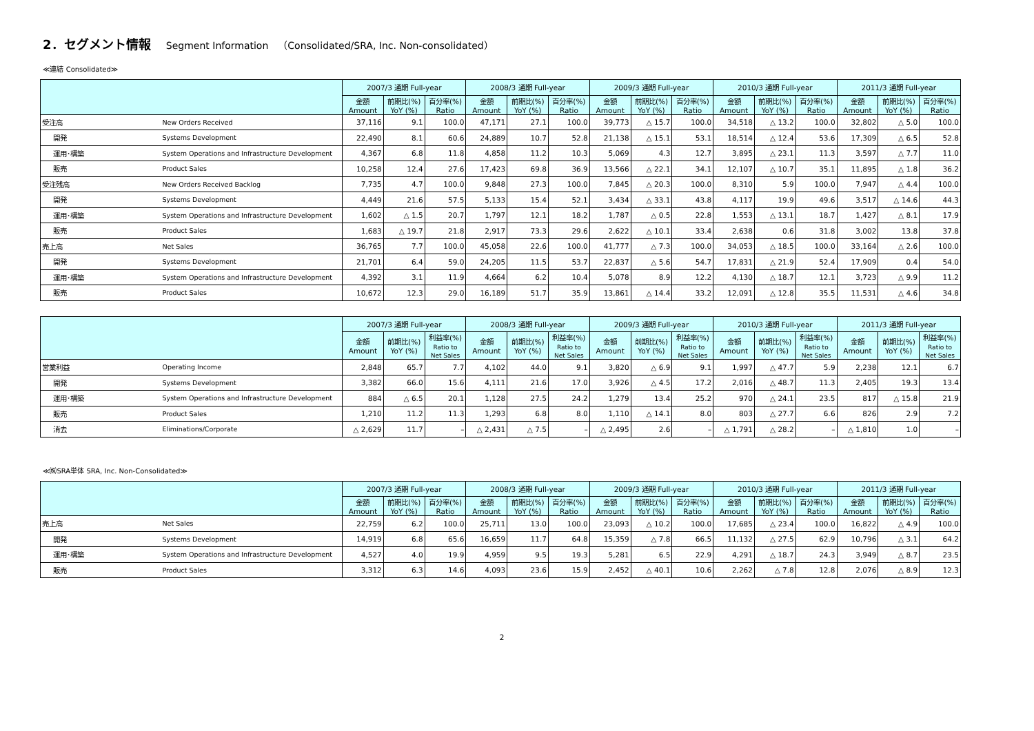2．セグメント情報 Segment Information　（Consolidated/SRA, Inc. Non-consolidated）
≪連結 Consolidated≫
| | | 2007/3 通期 Full-year | | | 2008/3 通期 Full-year | | | 2009/3 通期 Full-year | | | 2010/3 通期 Full-year | | | 2011/3 通期 Full-year | | |
| --- | --- | --- | --- | --- | --- | --- | --- | --- | --- | --- | --- | --- | --- | --- | --- | --- |
| | | 金額 Amount | 前期比(%) YoY (%) | 百分率(%) Ratio | 金額 Amount | 前期比(%) YoY (%) | 百分率(%) Ratio | 金額 Amount | 前期比(%) YoY (%) | 百分率(%) Ratio | 金額 Amount | 前期比(%) YoY (%) | 百分率(%) Ratio | 金額 Amount | 前期比(%) YoY (%) | 百分率(%) Ratio |
| 受注高 | New Orders Received | 37,116 | 9.1 | 100.0 | 47,171 | 27.1 | 100.0 | 39,773 | △ 15.7 | 100.0 | 34,518 | △ 13.2 | 100.0 | 32,802 | △ 5.0 | 100.0 |
| 開発 | Systems Development | 22,490 | 8.1 | 60.6 | 24,889 | 10.7 | 52.8 | 21,138 | △ 15.1 | 53.1 | 18,514 | △ 12.4 | 53.6 | 17,309 | △ 6.5 | 52.8 |
| 運用･構築 | System Operations and Infrastructure Development | 4,367 | 6.8 | 11.8 | 4,858 | 11.2 | 10.3 | 5,069 | 4.3 | 12.7 | 3,895 | △ 23.1 | 11.3 | 3,597 | △ 7.7 | 11.0 |
| 販売 | Product Sales | 10,258 | 12.4 | 27.6 | 17,423 | 69.8 | 36.9 | 13,566 | △ 22.1 | 34.1 | 12,107 | △ 10.7 | 35.1 | 11,895 | △ 1.8 | 36.2 |
| 受注残高 | New Orders Received Backlog | 7,735 | 4.7 | 100.0 | 9,848 | 27.3 | 100.0 | 7,845 | △ 20.3 | 100.0 | 8,310 | 5.9 | 100.0 | 7,947 | △ 4.4 | 100.0 |
| 開発 | Systems Development | 4,449 | 21.6 | 57.5 | 5,133 | 15.4 | 52.1 | 3,434 | △ 33.1 | 43.8 | 4,117 | 19.9 | 49.6 | 3,517 | △ 14.6 | 44.3 |
| 運用･構築 | System Operations and Infrastructure Development | 1,602 | △ 1.5 | 20.7 | 1,797 | 12.1 | 18.2 | 1,787 | △ 0.5 | 22.8 | 1,553 | △ 13.1 | 18.7 | 1,427 | △ 8.1 | 17.9 |
| 販売 | Product Sales | 1,683 | △ 19.7 | 21.8 | 2,917 | 73.3 | 29.6 | 2,622 | △ 10.1 | 33.4 | 2,638 | 0.6 | 31.8 | 3,002 | 13.8 | 37.8 |
| 売上高 | Net Sales | 36,765 | 7.7 | 100.0 | 45,058 | 22.6 | 100.0 | 41,777 | △ 7.3 | 100.0 | 34,053 | △ 18.5 | 100.0 | 33,164 | △ 2.6 | 100.0 |
| 開発 | Systems Development | 21,701 | 6.4 | 59.0 | 24,205 | 11.5 | 53.7 | 22,837 | △ 5.6 | 54.7 | 17,831 | △ 21.9 | 52.4 | 17,909 | 0.4 | 54.0 |
| 運用･構築 | System Operations and Infrastructure Development | 4,392 | 3.1 | 11.9 | 4,664 | 6.2 | 10.4 | 5,078 | 8.9 | 12.2 | 4,130 | △ 18.7 | 12.1 | 3,723 | △ 9.9 | 11.2 |
| 販売 | Product Sales | 10,672 | 12.3 | 29.0 | 16,189 | 51.7 | 35.9 | 13,861 | △ 14.4 | 33.2 | 12,091 | △ 12.8 | 35.5 | 11,531 | △ 4.6 | 34.8 |
| | | 2007/3 通期 Full-year | | | 2008/3 通期 Full-year | | | 2009/3 通期 Full-year | | | 2010/3 通期 Full-year | | | 2011/3 通期 Full-year | | |
| --- | --- | --- | --- | --- | --- | --- | --- | --- | --- | --- | --- | --- | --- | --- | --- | --- |
| | | 金額 Amount | 前期比(%) YoY (%) | 利益率(%) Ratio to Net Sales | 金額 Amount | 前期比(%) YoY (%) | 利益率(%) Ratio to Net Sales | 金額 Amount | 前期比(%) YoY (%) | 利益率(%) Ratio to Net Sales | 金額 Amount | 前期比(%) YoY (%) | 利益率(%) Ratio to Net Sales | 金額 Amount | 前期比(%) YoY (%) | 利益率(%) Ratio to Net Sales |
| 営業利益 | Operating Income | 2,848 | 65.7 | 7.7 | 4,102 | 44.0 | 9.1 | 3,820 | △ 6.9 | 9.1 | 1,997 | △ 47.7 | 5.9 | 2,238 | 12.1 | 6.7 |
| 開発 | Systems Development | 3,382 | 66.0 | 15.6 | 4,111 | 21.6 | 17.0 | 3,926 | △ 4.5 | 17.2 | 2,016 | △ 48.7 | 11.3 | 2,405 | 19.3 | 13.4 |
| 運用･構築 | System Operations and Infrastructure Development | 884 | △ 6.5 | 20.1 | 1,128 | 27.5 | 24.2 | 1,279 | 13.4 | 25.2 | 970 | △ 24.1 | 23.5 | 817 | △ 15.8 | 21.9 |
| 販売 | Product Sales | 1,210 | 11.2 | 11.3 | 1,293 | 6.8 | 8.0 | 1,110 | △ 14.1 | 8.0 | 803 | △ 27.7 | 6.6 | 826 | 2.9 | 7.2 |
| 消去 | Eliminations/Corporate | △ 2,629 | 11.7 | – | △ 2,431 | △ 7.5 | – | △ 2,495 | 2.6 | – | △ 1,791 | △ 28.2 | – | △ 1,810 | 1.0 | – |
≪㈱SRA単体 SRA, Inc. Non-Consolidated≫
| | | 2007/3 通期 Full-year | | | 2008/3 通期 Full-year | | | 2009/3 通期 Full-year | | | 2010/3 通期 Full-year | | | 2011/3 通期 Full-year | | |
| --- | --- | --- | --- | --- | --- | --- | --- | --- | --- | --- | --- | --- | --- | --- | --- | --- |
| | | 金額 Amount | 前期比(%) YoY (%) | 百分率(%) Ratio | 金額 Amount | 前期比(%) YoY (%) | 百分率(%) Ratio | 金額 Amount | 前期比(%) YoY (%) | 百分率(%) Ratio | 金額 Amount | 前期比(%) YoY (%) | 百分率(%) Ratio | 金額 Amount | 前期比(%) YoY (%) | 百分率(%) Ratio |
| 売上高 | Net Sales | 22,759 | 6.2 | 100.0 | 25,711 | 13.0 | 100.0 | 23,093 | △ 10.2 | 100.0 | 17,685 | △ 23.4 | 100.0 | 16,822 | △ 4.9 | 100.0 |
| 開発 | Systems Development | 14,919 | 6.8 | 65.6 | 16,659 | 11.7 | 64.8 | 15,359 | △ 7.8 | 66.5 | 11,132 | △ 27.5 | 62.9 | 10,796 | △ 3.1 | 64.2 |
| 運用･構築 | System Operations and Infrastructure Development | 4,527 | 4.0 | 19.9 | 4,959 | 9.5 | 19.3 | 5,281 | 6.5 | 22.9 | 4,291 | △ 18.7 | 24.3 | 3,949 | △ 8.7 | 23.5 |
| 販売 | Product Sales | 3,312 | 6.3 | 14.6 | 4,093 | 23.6 | 15.9 | 2,452 | △ 40.1 | 10.6 | 2,262 | △ 7.8 | 12.8 | 2,076 | △ 8.9 | 12.3 |
2